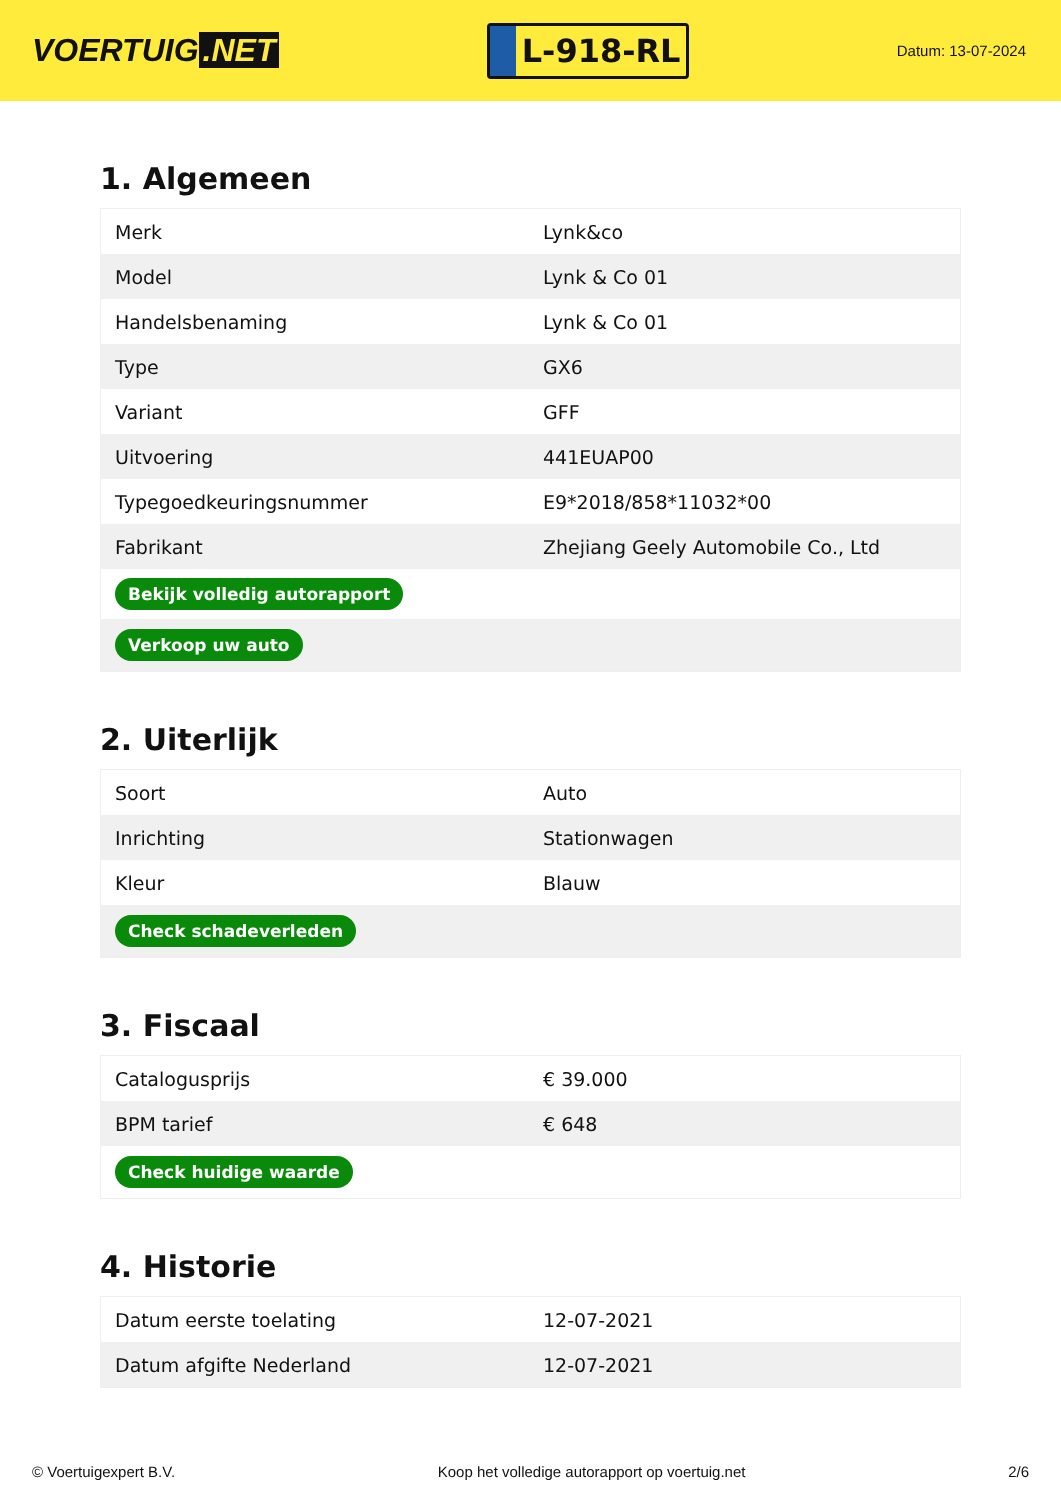VOERTUIG.NET
L-918-RL
Datum: 13-07-2024
1. Algemeen
| Merk | Lynk&co |
| Model | Lynk & Co 01 |
| Handelsbenaming | Lynk & Co 01 |
| Type | GX6 |
| Variant | GFF |
| Uitvoering | 441EUAP00 |
| Typegoedkeuringsnummer | E9*2018/858*11032*00 |
| Fabrikant | Zhejiang Geely Automobile Co., Ltd |
| Bekijk volledig autorapport | |
| Verkoop uw auto | |
2. Uiterlijk
| Soort | Auto |
| Inrichting | Stationwagen |
| Kleur | Blauw |
| Check schadeverleden | |
3. Fiscaal
| Catalogusprijs | € 39.000 |
| BPM tarief | € 648 |
| Check huidige waarde | |
4. Historie
| Datum eerste toelating | 12-07-2021 |
| Datum afgifte Nederland | 12-07-2021 |
© Voertuigexpert B.V. Koop het volledige autorapport op voertuig.net 2/6